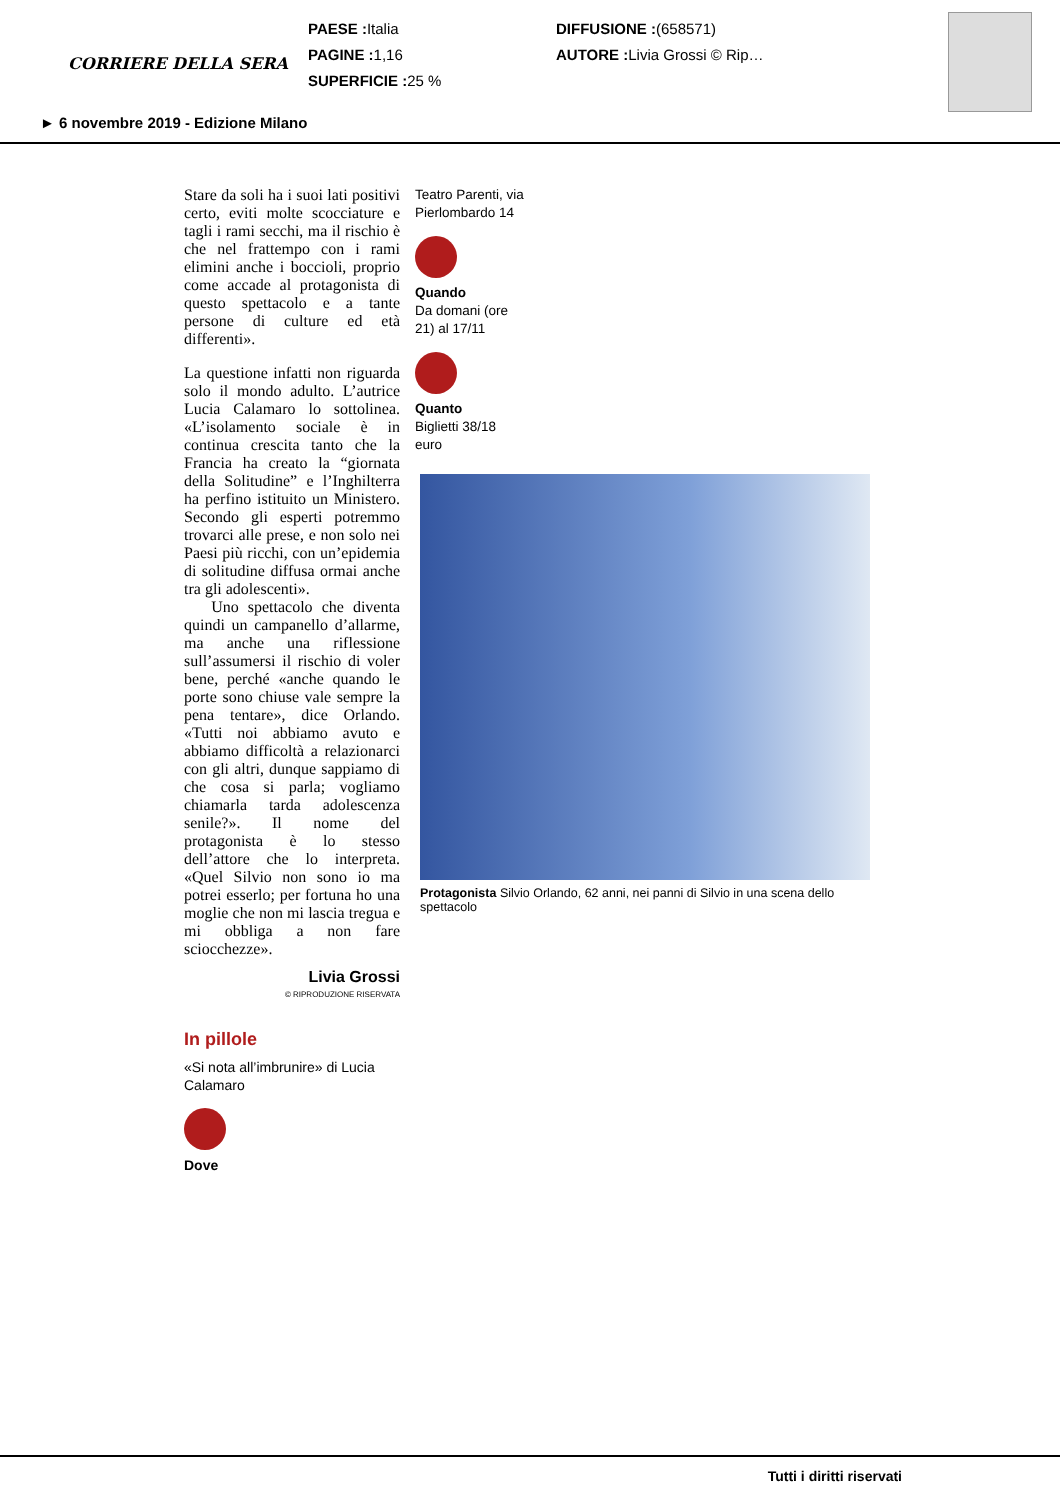CORRIERE DELLA SERA
PAESE : Italia
PAGINE : 1,16
SUPERFICIE : 25 %
DIFFUSIONE :(658571)
AUTORE : Livia Grossi © Rip…
► 6 novembre 2019 - Edizione Milano
Stare da soli ha i suoi lati positivi certo, eviti molte scocciature e tagli i rami secchi, ma il rischio è che nel frattempo con i rami elimini anche i boccioli, proprio come accade al protagonista di questo spettacolo e a tante persone di culture ed età differenti».
La questione infatti non riguarda solo il mondo adulto. L’autrice Lucia Calamaro lo sottolinea. «L’isolamento sociale è in continua crescita tanto che la Francia ha creato la “giornata della Solitudine” e l’Inghilterra ha perfino istituito un Ministero. Secondo gli esperti potremmo trovarci alle prese, e non solo nei Paesi più ricchi, con un’epidemia di solitudine diffusa ormai anche tra gli adolescenti».
Uno spettacolo che diventa quindi un campanello d’allarme, ma anche una riflessione sull’assumersi il rischio di voler bene, perché «anche quando le porte sono chiuse vale sempre la pena tentare», dice Orlando. «Tutti noi abbiamo avuto e abbiamo difficoltà a relazionarci con gli altri, dunque sappiamo di che cosa si parla; vogliamo chiamarla tarda adolescenza senile?». Il nome del protagonista è lo stesso dell’attore che lo interpreta. «Quel Silvio non sono io ma potrei esserlo; per fortuna ho una moglie che non mi lascia tregua e mi obbliga a non fare sciocchezze».
Livia Grossi
© RIPRODUZIONE RISERVATA
Teatro Parenti, via Pierlombardo 14
Quando
Da domani (ore 21) al 17/11
Quanto
Biglietti 38/18 euro
Protagonista Silvio Orlando, 62 anni, nei panni di Silvio in una scena dello spettacolo
In pillole
«Si nota all’imbrunire» di Lucia Calamaro
Dove
Tutti i diritti riservati